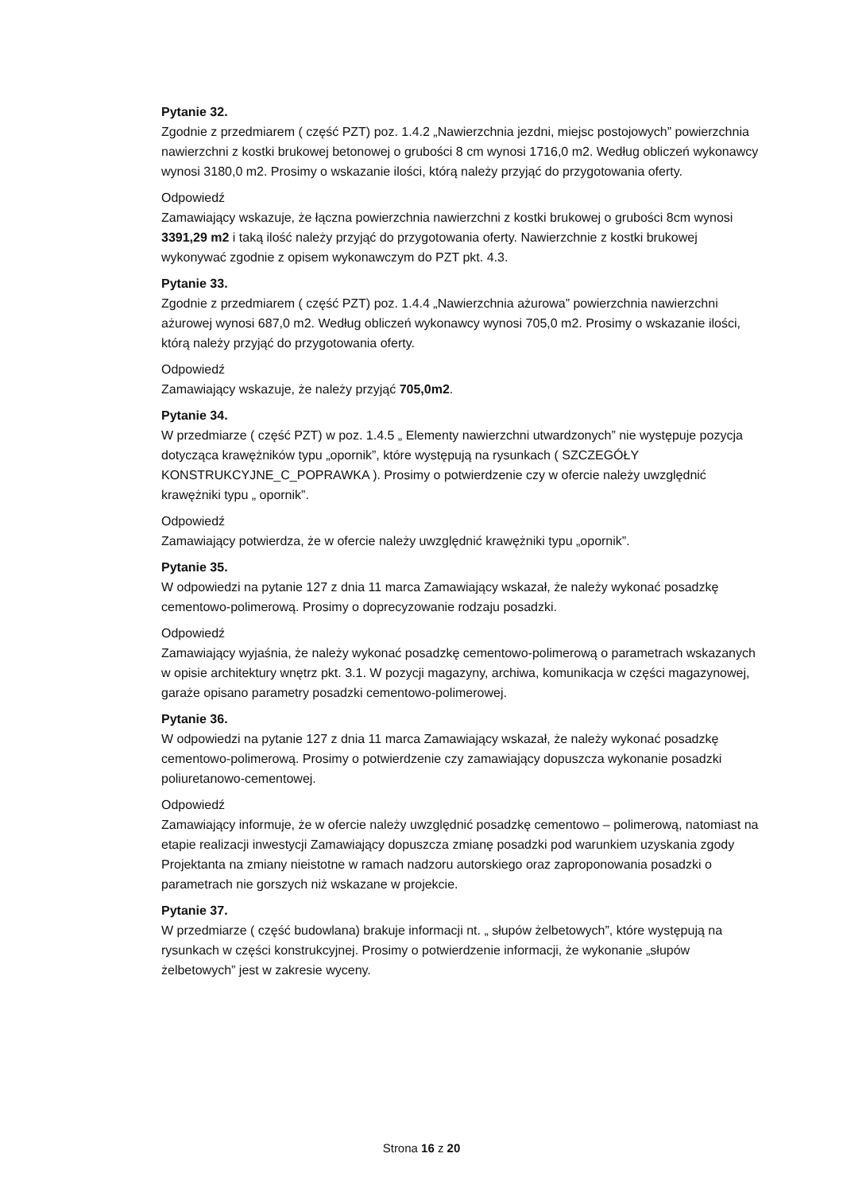Pytanie 32.
Zgodnie z przedmiarem ( część PZT) poz. 1.4.2 „Nawierzchnia jezdni, miejsc postojowych” powierzchnia nawierzchni z kostki brukowej betonowej o grubości 8 cm wynosi 1716,0 m2. Według obliczeń wykonawcy wynosi 3180,0 m2. Prosimy o wskazanie ilości, którą należy przyjąć do przygotowania oferty.
Odpowiedź
Zamawiający wskazuje, że łączna powierzchnia nawierzchni z kostki brukowej o grubości 8cm wynosi 3391,29 m2 i taką ilość należy przyjąć do przygotowania oferty. Nawierzchnie z kostki brukowej wykonywać zgodnie z opisem wykonawczym do PZT pkt. 4.3.
Pytanie 33.
Zgodnie z przedmiarem ( część PZT) poz. 1.4.4 „Nawierzchnia ażurowa” powierzchnia nawierzchni ażurowej wynosi 687,0 m2. Według obliczeń wykonawcy wynosi 705,0 m2. Prosimy o wskazanie ilości, którą należy przyjąć do przygotowania oferty.
Odpowiedź
Zamawiający wskazuje, że należy przyjąć 705,0m2.
Pytanie 34.
W przedmiarze ( część PZT) w poz. 1.4.5 „ Elementy nawierzchni utwardzonych” nie występuje pozycja dotycząca krawężników typu „opornik”, które występują na rysunkach ( SZCZEGÓŁY KONSTRUKCYJNE_C_POPRAWKA ). Prosimy o potwierdzenie czy w ofercie należy uwzględnić krawężniki typu „ opornik”.
Odpowiedź
Zamawiający potwierdza, że w ofercie należy uwzględnić krawężniki typu „opornik”.
Pytanie 35.
W odpowiedzi na pytanie 127 z dnia 11 marca Zamawiający wskazał, że należy wykonać posadzkę cementowo-polimerową. Prosimy o doprecyzowanie rodzaju posadzki.
Odpowiedź
Zamawiający wyjaśnia, że należy wykonać posadzkę cementowo-polimerową o parametrach wskazanych w opisie architektury wnętrz pkt. 3.1. W pozycji magazyny, archiwa, komunikacja w części magazynowej, garaże opisano parametry posadzki cementowo-polimerowej.
Pytanie 36.
W odpowiedzi na pytanie 127 z dnia 11 marca Zamawiający wskazał, że należy wykonać posadzkę cementowo-polimerową. Prosimy o potwierdzenie czy zamawiający dopuszcza wykonanie posadzki poliuretanowo-cementowej.
Odpowiedź
Zamawiający informuje, że w ofercie należy uwzględnić posadzkę cementowo – polimerową, natomiast na etapie realizacji inwestycji Zamawiający dopuszcza zmianę posadzki pod warunkiem uzyskania zgody Projektanta na zmiany nieistotne w ramach nadzoru autorskiego oraz zaproponowania posadzki o parametrach nie gorszych niż wskazane w projekcie.
Pytanie 37.
W przedmiarze ( część budowlana) brakuje informacji nt. „ słupów żelbetowych”, które występują na rysunkach w części konstrukcyjnej. Prosimy o potwierdzenie informacji, że wykonanie „słupów żelbetowych” jest w zakresie wyceny.
Strona 16 z 20